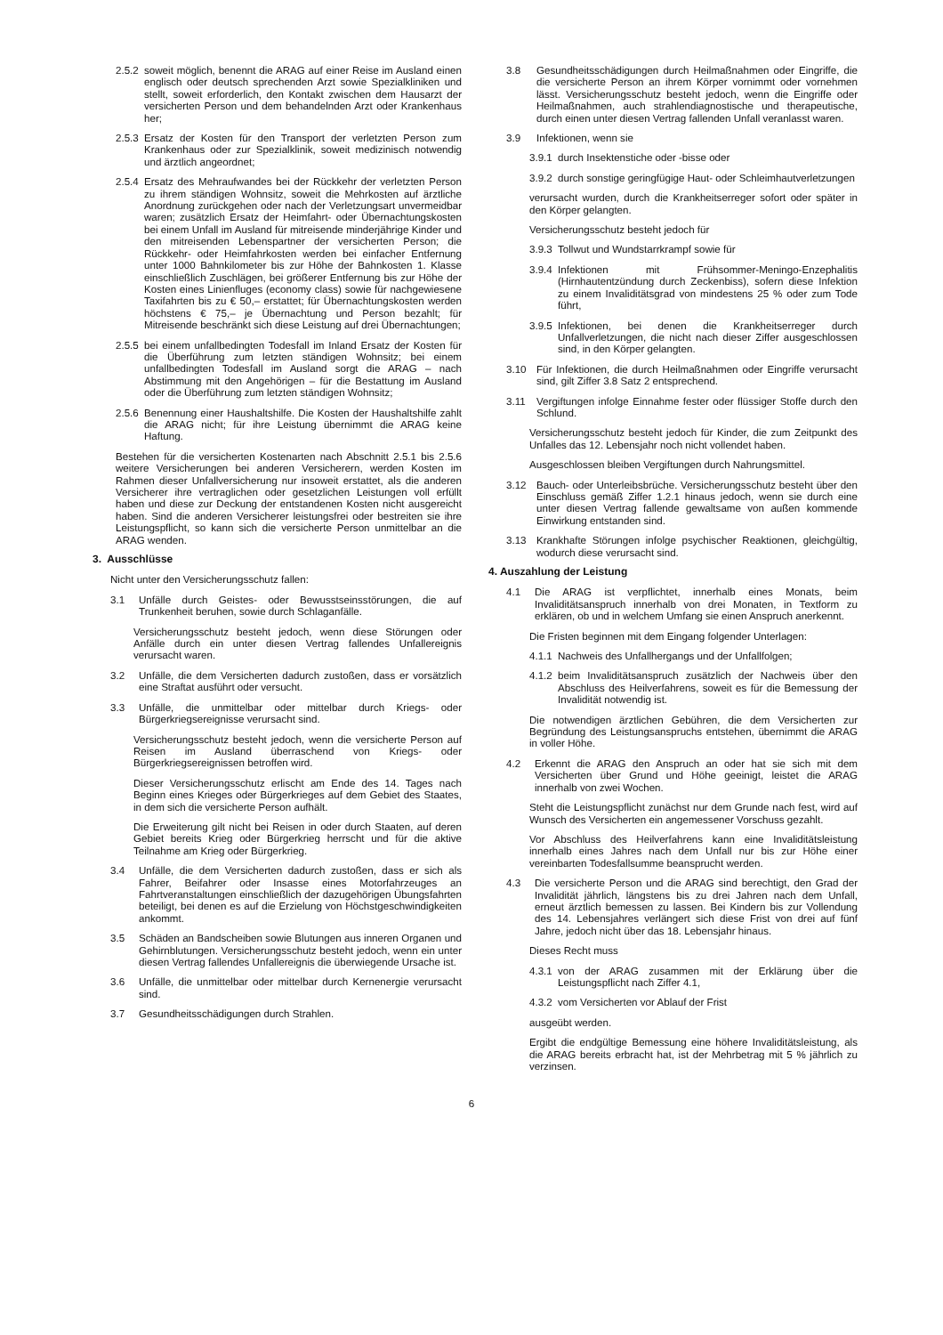2.5.2 soweit möglich, benennt die ARAG auf einer Reise im Ausland einen englisch oder deutsch sprechenden Arzt sowie Spezialkliniken und stellt, soweit erforderlich, den Kontakt zwischen dem Hausarzt der versicherten Person und dem behandelnden Arzt oder Krankenhaus her;
2.5.3 Ersatz der Kosten für den Transport der verletzten Person zum Krankenhaus oder zur Spezialklinik, soweit medizinisch notwendig und ärztlich angeordnet;
2.5.4 Ersatz des Mehraufwandes bei der Rückkehr der verletzten Person zu ihrem ständigen Wohnsitz, soweit die Mehrkosten auf ärztliche Anordnung zurückgehen oder nach der Verletzungsart unvermeidbar waren; zusätzlich Ersatz der Heimfahrt- oder Übernachtungskosten bei einem Unfall im Ausland für mitreisende minderjährige Kinder und den mitreisenden Lebenspartner der versicherten Person; die Rückkehr- oder Heimfahrkosten werden bei einfacher Entfernung unter 1000 Bahnkilometer bis zur Höhe der Bahnkosten 1. Klasse einschließlich Zuschlägen, bei größerer Entfernung bis zur Höhe der Kosten eines Linienfluges (economy class) sowie für nachgewiesene Taxifahrten bis zu € 50,– erstattet; für Übernachtungskosten werden höchstens € 75,– je Übernachtung und Person bezahlt; für Mitreisende beschränkt sich diese Leistung auf drei Übernachtungen;
2.5.5 bei einem unfallbedingten Todesfall im Inland Ersatz der Kosten für die Überführung zum letzten ständigen Wohnsitz; bei einem unfallbedingten Todesfall im Ausland sorgt die ARAG – nach Abstimmung mit den Angehörigen – für die Bestattung im Ausland oder die Überführung zum letzten ständigen Wohnsitz;
2.5.6 Benennung einer Haushaltshilfe. Die Kosten der Haushaltshilfe zahlt die ARAG nicht; für ihre Leistung übernimmt die ARAG keine Haftung.
Bestehen für die versicherten Kostenarten nach Abschnitt 2.5.1 bis 2.5.6 weitere Versicherungen bei anderen Versicherern, werden Kosten im Rahmen dieser Unfallversicherung nur insoweit erstattet, als die anderen Versicherer ihre vertraglichen oder gesetzlichen Leistungen voll erfüllt haben und diese zur Deckung der entstandenen Kosten nicht ausgereicht haben. Sind die anderen Versicherer leistungsfrei oder bestreiten sie ihre Leistungspflicht, so kann sich die versicherte Person unmittelbar an die ARAG wenden.
3. Ausschlüsse
Nicht unter den Versicherungsschutz fallen:
3.1 Unfälle durch Geistes- oder Bewusstseinsstörungen, die auf Trunkenheit beruhen, sowie durch Schlaganfälle.
Versicherungsschutz besteht jedoch, wenn diese Störungen oder Anfälle durch ein unter diesen Vertrag fallendes Unfallereignis verursacht waren.
3.2 Unfälle, die dem Versicherten dadurch zustoßen, dass er vorsätzlich eine Straftat ausführt oder versucht.
3.3 Unfälle, die unmittelbar oder mittelbar durch Kriegs- oder Bürgerkriegsereignisse verursacht sind.
Versicherungsschutz besteht jedoch, wenn die versicherte Person auf Reisen im Ausland überraschend von Kriegs- oder Bürgerkriegsereignissen betroffen wird.
Dieser Versicherungsschutz erlischt am Ende des 14. Tages nach Beginn eines Krieges oder Bürgerkrieges auf dem Gebiet des Staates, in dem sich die versicherte Person aufhält.
Die Erweiterung gilt nicht bei Reisen in oder durch Staaten, auf deren Gebiet bereits Krieg oder Bürgerkrieg herrscht und für die aktive Teilnahme am Krieg oder Bürgerkrieg.
3.4 Unfälle, die dem Versicherten dadurch zustoßen, dass er sich als Fahrer, Beifahrer oder Insasse eines Motorfahrzeuges an Fahrtveranstaltungen einschließlich der dazugehörigen Übungsfahrten beteiligt, bei denen es auf die Erzielung von Höchstgeschwindigkeiten ankommt.
3.5 Schäden an Bandscheiben sowie Blutungen aus inneren Organen und Gehirnblutungen. Versicherungsschutz besteht jedoch, wenn ein unter diesen Vertrag fallendes Unfallereignis die überwiegende Ursache ist.
3.6 Unfälle, die unmittelbar oder mittelbar durch Kernenergie verursacht sind.
3.7 Gesundheitsschädigungen durch Strahlen.
3.8 Gesundheitsschädigungen durch Heilmaßnahmen oder Eingriffe, die die versicherte Person an ihrem Körper vornimmt oder vornehmen lässt. Versicherungsschutz besteht jedoch, wenn die Eingriffe oder Heilmaßnahmen, auch strahlendiagnostische und therapeutische, durch einen unter diesen Vertrag fallenden Unfall veranlasst waren.
3.9 Infektionen, wenn sie
3.9.1 durch Insektenstiche oder -bisse oder
3.9.2 durch sonstige geringfügige Haut- oder Schleimhautverletzungen
verursacht wurden, durch die Krankheitserreger sofort oder später in den Körper gelangten.
Versicherungsschutz besteht jedoch für
3.9.3 Tollwut und Wundstarrkrampf sowie für
3.9.4 Infektionen mit Frühsommer-Meningo-Enzephalitis (Hirnhautentzündung durch Zeckenbiss), sofern diese Infektion zu einem Invaliditätsgrad von mindestens 25 % oder zum Tode führt,
3.9.5 Infektionen, bei denen die Krankheitserreger durch Unfallverletzungen, die nicht nach dieser Ziffer ausgeschlossen sind, in den Körper gelangten.
3.10 Für Infektionen, die durch Heilmaßnahmen oder Eingriffe verursacht sind, gilt Ziffer 3.8 Satz 2 entsprechend.
3.11 Vergiftungen infolge Einnahme fester oder flüssiger Stoffe durch den Schlund.
Versicherungsschutz besteht jedoch für Kinder, die zum Zeitpunkt des Unfalles das 12. Lebensjahr noch nicht vollendet haben.
Ausgeschlossen bleiben Vergiftungen durch Nahrungsmittel.
3.12 Bauch- oder Unterleibsbrüche. Versicherungsschutz besteht über den Einschluss gemäß Ziffer 1.2.1 hinaus jedoch, wenn sie durch eine unter diesen Vertrag fallende gewaltsame von außen kommende Einwirkung entstanden sind.
3.13 Krankhafte Störungen infolge psychischer Reaktionen, gleichgültig, wodurch diese verursacht sind.
4. Auszahlung der Leistung
4.1 Die ARAG ist verpflichtet, innerhalb eines Monats, beim Invaliditätsanspruch innerhalb von drei Monaten, in Textform zu erklären, ob und in welchem Umfang sie einen Anspruch anerkennt.
Die Fristen beginnen mit dem Eingang folgender Unterlagen:
4.1.1 Nachweis des Unfallhergangs und der Unfallfolgen;
4.1.2 beim Invaliditätsanspruch zusätzlich der Nachweis über den Abschluss des Heilverfahrens, soweit es für die Bemessung der Invalidität notwendig ist.
Die notwendigen ärztlichen Gebühren, die dem Versicherten zur Begründung des Leistungsanspruchs entstehen, übernimmt die ARAG in voller Höhe.
4.2 Erkennt die ARAG den Anspruch an oder hat sie sich mit dem Versicherten über Grund und Höhe geeinigt, leistet die ARAG innerhalb von zwei Wochen.
Steht die Leistungspflicht zunächst nur dem Grunde nach fest, wird auf Wunsch des Versicherten ein angemessener Vorschuss gezahlt.
Vor Abschluss des Heilverfahrens kann eine Invaliditätsleistung innerhalb eines Jahres nach dem Unfall nur bis zur Höhe einer vereinbarten Todesfallsumme beansprucht werden.
4.3 Die versicherte Person und die ARAG sind berechtigt, den Grad der Invalidität jährlich, längstens bis zu drei Jahren nach dem Unfall, erneut ärztlich bemessen zu lassen. Bei Kindern bis zur Vollendung des 14. Lebensjahres verlängert sich diese Frist von drei auf fünf Jahre, jedoch nicht über das 18. Lebensjahr hinaus.
Dieses Recht muss
4.3.1 von der ARAG zusammen mit der Erklärung über die Leistungspflicht nach Ziffer 4.1,
4.3.2 vom Versicherten vor Ablauf der Frist
ausgeübt werden.
Ergibt die endgültige Bemessung eine höhere Invaliditätsleistung, als die ARAG bereits erbracht hat, ist der Mehrbetrag mit 5 % jährlich zu verzinsen.
6